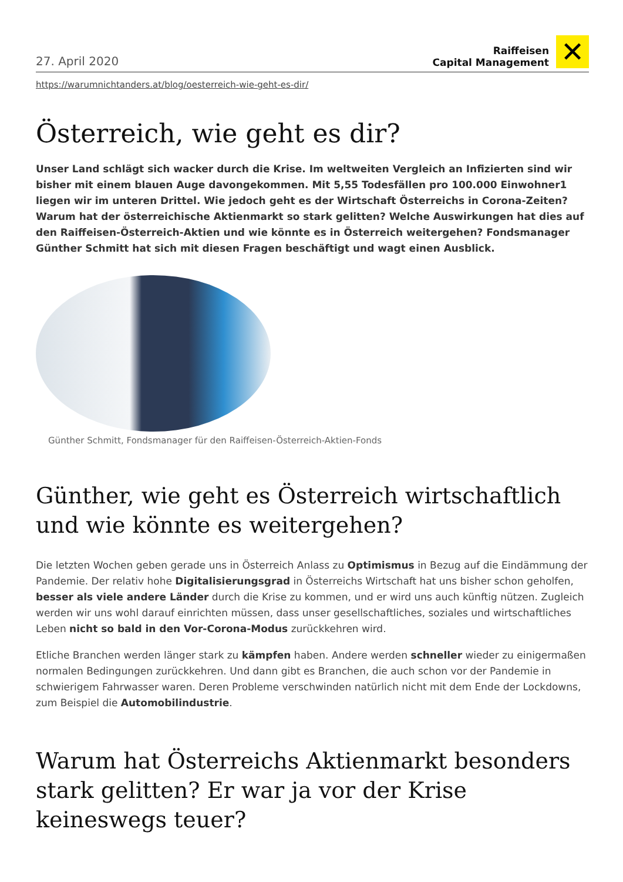27. April 2020
Raiffeisen
Capital Management
✕
https://warumnichtanders.at/blog/oesterreich-wie-geht-es-dir/
Österreich, wie geht es dir?
Unser Land schlägt sich wacker durch die Krise. Im weltweiten Vergleich an Infizierten sind wir bisher mit einem blauen Auge davongekommen. Mit 5,55 Todesfällen pro 100.000 Einwohner1 liegen wir im unteren Drittel. Wie jedoch geht es der Wirtschaft Österreichs in Corona-Zeiten? Warum hat der österreichische Aktienmarkt so stark gelitten? Welche Auswirkungen hat dies auf den Raiffeisen-Österreich-Aktien und wie könnte es in Österreich weitergehen? Fondsmanager Günther Schmitt hat sich mit diesen Fragen beschäftigt und wagt einen Ausblick.
Günther Schmitt, Fondsmanager für den Raiffeisen-Österreich-Aktien-Fonds
Günther, wie geht es Österreich wirtschaftlich und wie könnte es weitergehen?
Die letzten Wochen geben gerade uns in Österreich Anlass zu Optimismus in Bezug auf die Eindämmung der Pandemie. Der relativ hohe Digitalisierungsgrad in Österreichs Wirtschaft hat uns bisher schon geholfen, besser als viele andere Länder durch die Krise zu kommen, und er wird uns auch künftig nützen. Zugleich werden wir uns wohl darauf einrichten müssen, dass unser gesellschaftliches, soziales und wirtschaftliches Leben nicht so bald in den Vor-Corona-Modus zurückkehren wird.
Etliche Branchen werden länger stark zu kämpfen haben. Andere werden schneller wieder zu einigermaßen normalen Bedingungen zurückkehren. Und dann gibt es Branchen, die auch schon vor der Pandemie in schwierigem Fahrwasser waren. Deren Probleme verschwinden natürlich nicht mit dem Ende der Lockdowns, zum Beispiel die Automobilindustrie.
Warum hat Österreichs Aktienmarkt besonders stark gelitten? Er war ja vor der Krise keineswegs teuer?